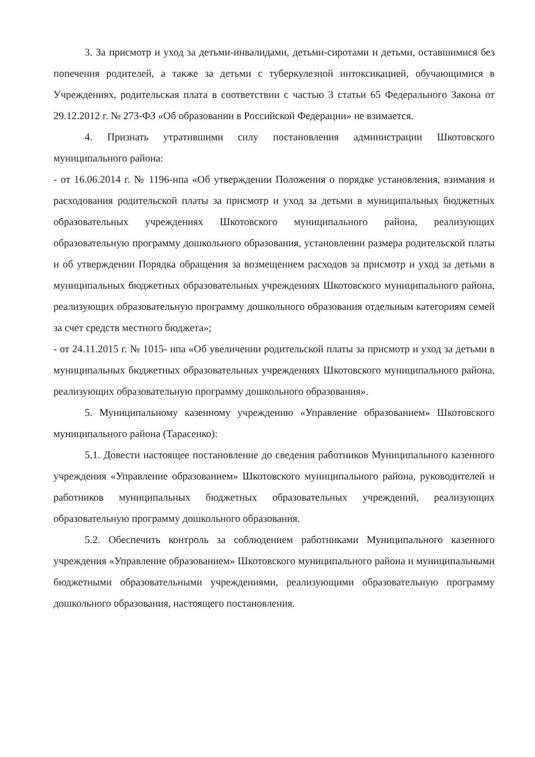3. За присмотр и уход за детьми-инвалидами, детьми-сиротами и детьми, оставшимися без попечения родителей, а также за детьми с туберкулезной интоксикацией, обучающимися в Учреждениях, родительская плата в соответствии с частью 3 статьи 65 Федерального Закона от 29.12.2012 г. № 273-ФЗ «Об образовании в Российской Федерации» не взимается.
4. Признать утратившими силу постановления администрации Шкотовского муниципального района:
- от 16.06.2014 г. № 1196-нпа «Об утверждении Положения о порядке установления, взимания и расходования родительской платы за присмотр и уход за детьми в муниципальных бюджетных образовательных учреждениях Шкотовского муниципального района, реализующих образовательную программу дошкольного образования, установлении размера родительской платы и об утверждении Порядка обращения за возмещением расходов за присмотр и уход за детьми в муниципальных бюджетных образовательных учреждениях Шкотовского муниципального района, реализующих образовательную программу дошкольного образования отдельным категориям семей за счет средств местного бюджета»;
- от 24.11.2015 г. № 1015- нпа «Об увеличении родительской платы за присмотр и уход за детьми в муниципальных бюджетных образовательных учреждениях Шкотовского муниципального района, реализующих образовательную программу дошкольного образования».
5. Муниципальному казенному учреждению «Управление образованием» Шкотовского муниципального района (Тарасенко):
5.1. Довести настоящее постановление до сведения работников Муниципального казенного учреждения «Управление образованием» Шкотовского муниципального района, руководителей и работников муниципальных бюджетных образовательных учреждений, реализующих образовательную программу дошкольного образования.
5.2. Обеспечить контроль за соблюдением работниками Муниципального казенного учреждения «Управление образованием» Шкотовского муниципального района и муниципальными бюджетными образовательными учреждениями, реализующими образовательную программу дошкольного образования, настоящего постановления.